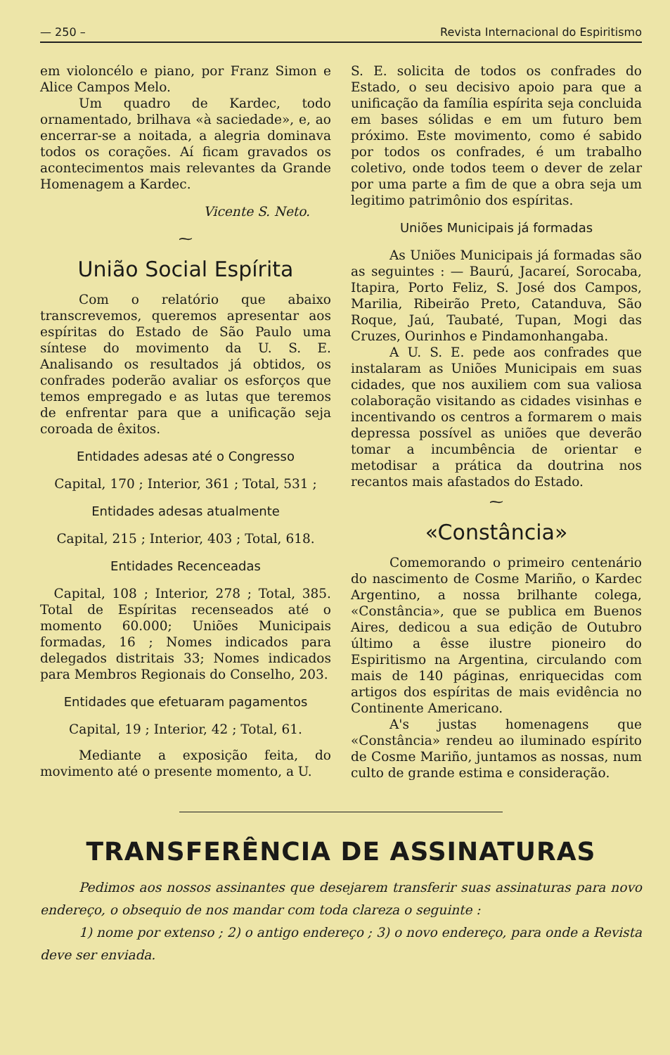— 250 – Revista Internacional do Espiritismo
em violoncélo e piano, por Franz Simon e Alice Campos Melo.
Um quadro de Kardec, todo ornamentado, brilhava «à saciedade», e, ao encerrar-se a noitada, a alegria dominava todos os corações. Aí ficam gravados os acontecimentos mais relevantes da Grande Homenagem a Kardec.
Vicente S. Neto.
⁓
União Social Espírita
Com o relatório que abaixo transcrevemos, queremos apresentar aos espíritas do Estado de São Paulo uma síntese do movimento da U. S. E. Analisando os resultados já obtidos, os confrades poderão avaliar os esforços que temos empregado e as lutas que teremos de enfrentar para que a unificação seja coroada de êxitos.
Entidades adesas até o Congresso
Capital, 170 ; Interior, 361 ; Total, 531 ;
Entidades adesas atualmente
Capital, 215 ; Interior, 403 ; Total, 618.
Entidades Recenceadas
Capital, 108 ; Interior, 278 ; Total, 385. Total de Espíritas recenseados até o momento 60.000; Uniões Municipais formadas, 16 ; Nomes indicados para delegados distritais 33; Nomes indicados para Membros Regionais do Conselho, 203.
Entidades que efetuaram pagamentos
Capital, 19 ; Interior, 42 ; Total, 61.
Mediante a exposição feita, do movimento até o presente momento, a U.
S. E. solicita de todos os confrades do Estado, o seu decisivo apoio para que a unificação da família espírita seja concluida em bases sólidas e em um futuro bem próximo. Este movimento, como é sabido por todos os confrades, é um trabalho coletivo, onde todos teem o dever de zelar por uma parte a fim de que a obra seja um legitimo patrimônio dos espíritas.
Uniões Municipais já formadas
As Uniões Municipais já formadas são as seguintes : — Baurú, Jacareí, Sorocaba, Itapira, Porto Feliz, S. José dos Campos, Marilia, Ribeirão Preto, Catanduva, São Roque, Jaú, Taubaté, Tupan, Mogi das Cruzes, Ourinhos e Pindamonhangaba.
A U. S. E. pede aos confrades que instalaram as Uniões Municipais em suas cidades, que nos auxiliem com sua valiosa colaboração visitando as cidades visinhas e incentivando os centros a formarem o mais depressa possível as uniões que deverão tomar a incumbência de orientar e metodisar a prática da doutrina nos recantos mais afastados do Estado.
⁓
«Constância»
Comemorando o primeiro centenário do nascimento de Cosme Mariño, o Kardec Argentino, a nossa brilhante colega, «Constância», que se publica em Buenos Aires, dedicou a sua edição de Outubro último a êsse ilustre pioneiro do Espiritismo na Argentina, circulando com mais de 140 páginas, enriquecidas com artigos dos espíritas de mais evidência no Continente Americano.
A's justas homenagens que «Constância» rendeu ao iluminado espírito de Cosme Mariño, juntamos as nossas, num culto de grande estima e consideração.
TRANSFERÊNCIA DE ASSINATURAS
Pedimos aos nossos assinantes que desejarem transferir suas assinaturas para novo endereço, o obsequio de nos mandar com toda clareza o seguinte :
1) nome por extenso ; 2) o antigo endereço ; 3) o novo endereço, para onde a Revista deve ser enviada.